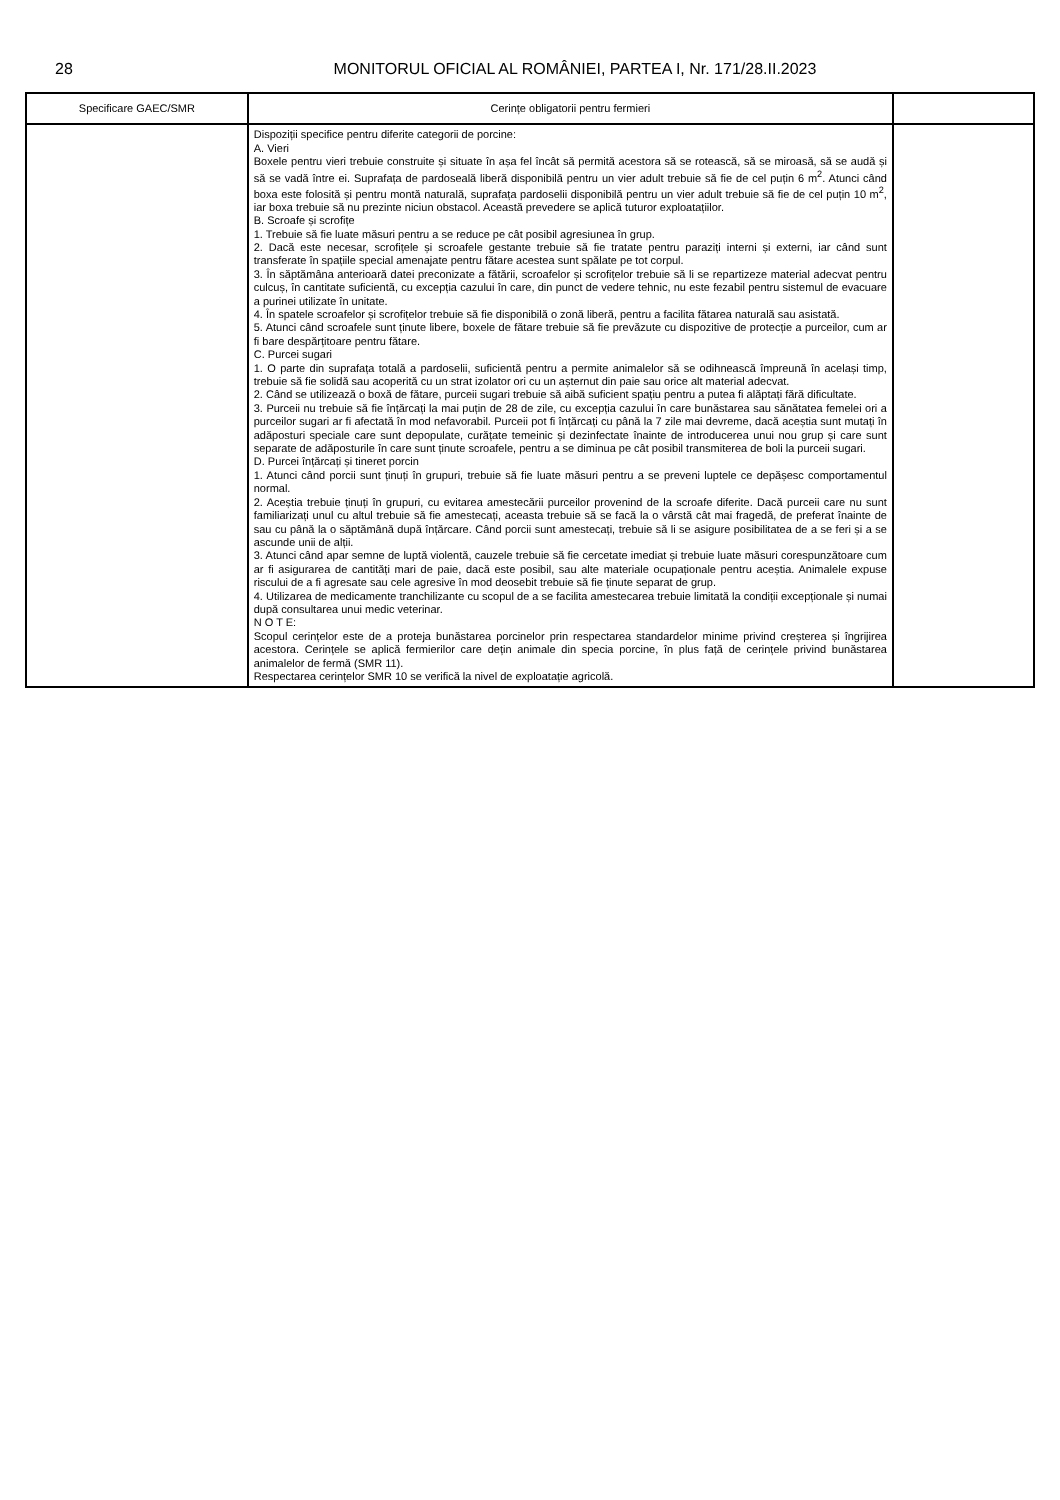28 MONITORUL OFICIAL AL ROMÂNIEI, PARTEA I, Nr. 171/28.II.2023
| Specificare GAEC/SMR | Cerințe obligatorii pentru fermieri | |
| --- | --- | --- |
| | Dispoziții specifice pentru diferite categorii de porcine: A. Vieri Boxele pentru vieri trebuie construite și situate în așa fel încât să permită acestora să se rotească, să se miroasă, să se audă și să se vadă între ei. Suprafața de pardoseală liberă disponibilă pentru un vier adult trebuie să fie de cel puțin 6 m<sup>2</sup>. Atunci când boxa este folosită și pentru montă naturală, suprafața pardoselii disponibilă pentru un vier adult trebuie să fie de cel puțin 10 m<sup>2</sup>, iar boxa trebuie să nu prezinte niciun obstacol. Această prevedere se aplică tuturor exploatațiilor. B. Scroafe și scrofițe 1. Trebuie să fie luate măsuri pentru a se reduce pe cât posibil agresiunea în grup. 2. Dacă este necesar, scrofițele și scroafele gestante trebuie să fie tratate pentru paraziți interni și externi, iar când sunt transferate în spațiile special amenajate pentru fătare acestea sunt spălate pe tot corpul. 3. În săptămâna anterioară datei preconizate a fătării, scroafelor și scrofițelor trebuie să li se repartizeze material adecvat pentru culcuș, în cantitate suficientă, cu excepția cazului în care, din punct de vedere tehnic, nu este fezabil pentru sistemul de evacuare a purinei utilizate în unitate. 4. În spatele scroafelor și scrofițelor trebuie să fie disponibilă o zonă liberă, pentru a facilita fătarea naturală sau asistată. 5. Atunci când scroafele sunt ținute libere, boxele de fătare trebuie să fie prevăzute cu dispozitive de protecție a purceilor, cum ar fi bare despărțitoare pentru fătare. C. Purcei sugari 1. O parte din suprafața totală a pardoselii, suficientă pentru a permite animalelor să se odihnească împreună în același timp, trebuie să fie solidă sau acoperită cu un strat izolator ori cu un așternut din paie sau orice alt material adecvat. 2. Când se utilizează o boxă de fătare, purceii sugari trebuie să aibă suficient spațiu pentru a putea fi alăptați fără dificultate. 3. Purceii nu trebuie să fie înțărcați la mai puțin de 28 de zile, cu excepția cazului în care bunăstarea sau sănătatea femelei ori a purceilor sugari ar fi afectată în mod nefavorabil. Purceii pot fi înțărcați cu până la 7 zile mai devreme, dacă aceștia sunt mutați în adăposturi speciale care sunt depopulate, curățate temeinic și dezinfectate înainte de introducerea unui nou grup și care sunt separate de adăposturile în care sunt ținute scroafele, pentru a se diminua pe cât posibil transmiterea de boli la purceii sugari. D. Purcei înțărcați și tineret porcin 1. Atunci când porcii sunt ținuți în grupuri, trebuie să fie luate măsuri pentru a se preveni luptele ce depășesc comportamentul normal. 2. Aceștia trebuie ținuți în grupuri, cu evitarea amestecării purceilor provenind de la scroafe diferite. Dacă purceii care nu sunt familiarizați unul cu altul trebuie să fie amestecați, aceasta trebuie să se facă la o vârstă cât mai fragedă, de preferat înainte de sau cu până la o săptămână după înțărcare. Când porcii sunt amestecați, trebuie să li se asigure posibilitatea de a se feri și a se ascunde unii de alții. 3. Atunci când apar semne de luptă violentă, cauzele trebuie să fie cercetate imediat și trebuie luate măsuri corespunzătoare cum ar fi asigurarea de cantități mari de paie, dacă este posibil, sau alte materiale ocupaționale pentru aceștia. Animalele expuse riscului de a fi agresate sau cele agresive în mod deosebit trebuie să fie ținute separat de grup. 4. Utilizarea de medicamente tranchilizante cu scopul de a se facilita amestecarea trebuie limitată la condiții excepționale și numai după consultarea unui medic veterinar. N O T E: Scopul cerințelor este de a proteja bunăstarea porcinelor prin respectarea standardelor minime privind creșterea și îngrijirea acestora. Cerințele se aplică fermierilor care dețin animale din specia porcine, în plus față de cerințele privind bunăstarea animalelor de fermă (SMR 11). Respectarea cerințelor SMR 10 se verifică la nivel de exploatație agricolă. | |